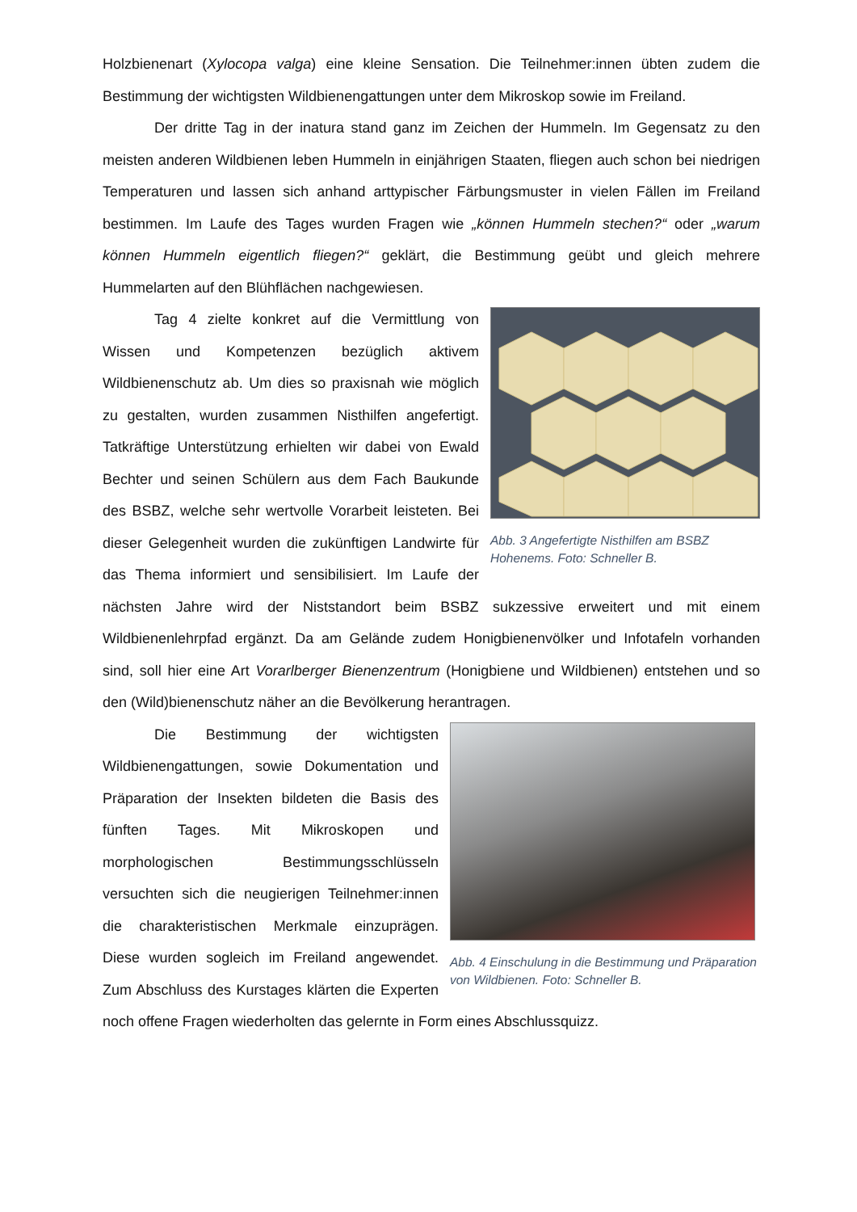Holzbienenart (Xylocopa valga) eine kleine Sensation. Die Teilnehmer:innen übten zudem die Bestimmung der wichtigsten Wildbienengattungen unter dem Mikroskop sowie im Freiland.
Der dritte Tag in der inatura stand ganz im Zeichen der Hummeln. Im Gegensatz zu den meisten anderen Wildbienen leben Hummeln in einjährigen Staaten, fliegen auch schon bei niedrigen Temperaturen und lassen sich anhand arttypischer Färbungsmuster in vielen Fällen im Freiland bestimmen. Im Laufe des Tages wurden Fragen wie „können Hummeln stechen?“ oder „warum können Hummeln eigentlich fliegen?“ geklärt, die Bestimmung geübt und gleich mehrere Hummelarten auf den Blühflächen nachgewiesen.
Abb. 3 Angefertigte Nisthilfen am BSBZ Hohenems. Foto: Schneller B.
Tag 4 zielte konkret auf die Vermittlung von Wissen und Kompetenzen bezüglich aktivem Wildbienenschutz ab. Um dies so praxisnah wie möglich zu gestalten, wurden zusammen Nisthilfen angefertigt. Tatkräftige Unterstützung erhielten wir dabei von Ewald Bechter und seinen Schülern aus dem Fach Baukunde des BSBZ, welche sehr wertvolle Vorarbeit leisteten. Bei dieser Gelegenheit wurden die zukünftigen Landwirte für das Thema informiert und sensibilisiert. Im Laufe der nächsten Jahre wird der Niststandort beim BSBZ sukzessive erweitert und mit einem Wildbienenlehrpfad ergänzt. Da am Gelände zudem Honigbienenvölker und Infotafeln vorhanden sind, soll hier eine Art Vorarlberger Bienenzentrum (Honigbiene und Wildbienen) entstehen und so den (Wild)bienenschutz näher an die Bevölkerung herantragen.
Abb. 4 Einschulung in die Bestimmung und Präparation von Wildbienen. Foto: Schneller B.
Die Bestimmung der wichtigsten Wildbienengattungen, sowie Dokumentation und Präparation der Insekten bildeten die Basis des fünften Tages. Mit Mikroskopen und morphologischen Bestimmungsschlüsseln versuchten sich die neugierigen Teilnehmer:innen die charakteristischen Merkmale einzuprägen. Diese wurden sogleich im Freiland angewendet. Zum Abschluss des Kurstages klärten die Experten noch offene Fragen wiederholten das gelernte in Form eines Abschlussquizz.